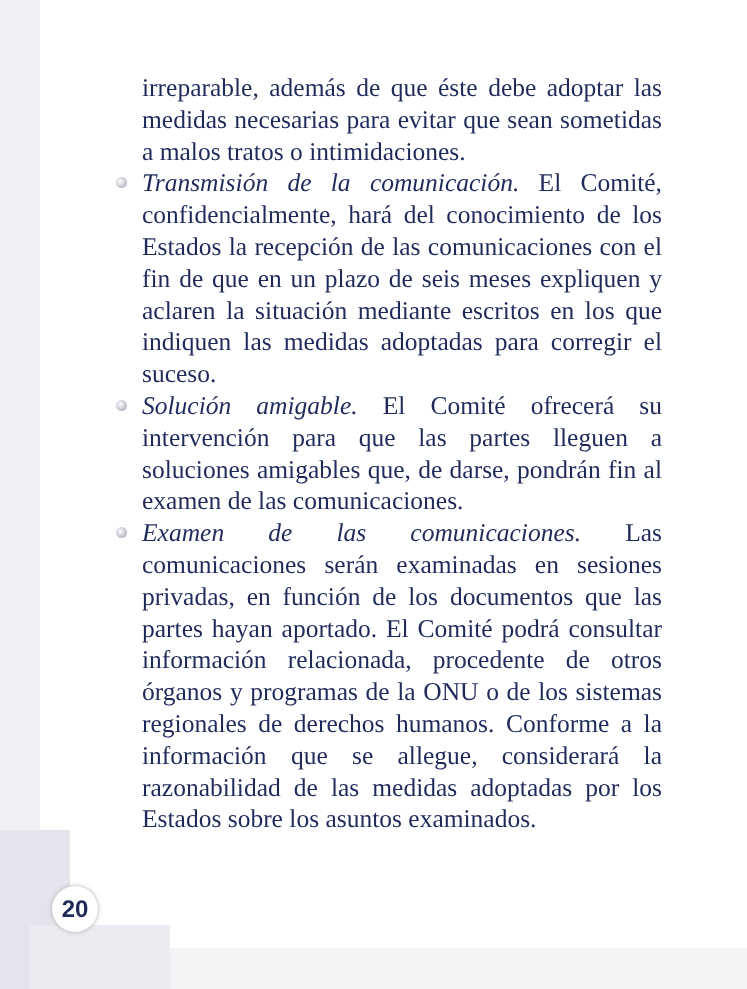irreparable, además de que éste debe adoptar las medidas necesarias para evitar que sean sometidas a malos tratos o intimidaciones.
Transmisión de la comunicación. El Comité, confidencialmente, hará del conocimiento de los Estados la recepción de las comunicaciones con el fin de que en un plazo de seis meses expliquen y aclaren la situación mediante escritos en los que indiquen las medidas adoptadas para corregir el suceso.
Solución amigable. El Comité ofrecerá su intervención para que las partes lleguen a soluciones amigables que, de darse, pondrán fin al examen de las comunicaciones.
Examen de las comunicaciones. Las comunicaciones serán examinadas en sesiones privadas, en función de los documentos que las partes hayan aportado. El Comité podrá consultar información relacionada, procedente de otros órganos y programas de la ONU o de los sistemas regionales de derechos humanos. Conforme a la información que se allegue, considerará la razonabilidad de las medidas adoptadas por los Estados sobre los asuntos examinados.
20